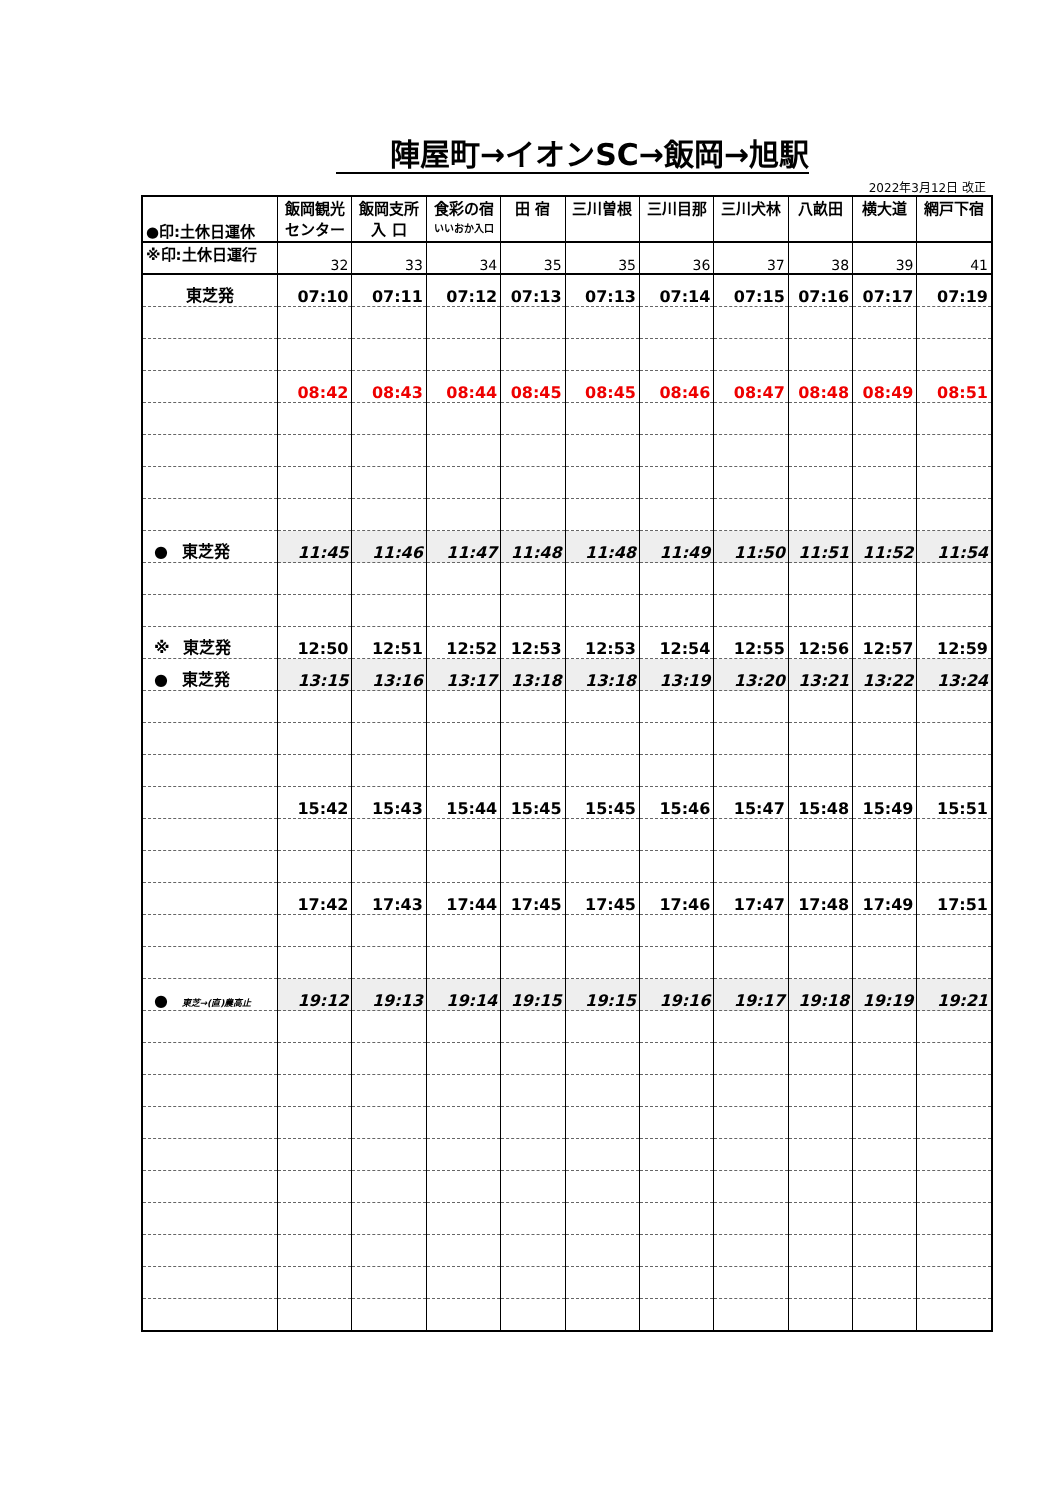陣屋町→イオンSC→飯岡→旭駅
2022年3月12日 改正
| ●印:土休日運休 | 飯岡観光 センター | 飯岡支所 入 口 | 食彩の宿 いいおか入口 | 田 宿 | 三川曽根 | 三川目那 | 三川犬林 | 八畝田 | 横大道 | 網戸下宿 |
| --- | --- | --- | --- | --- | --- | --- | --- | --- | --- | --- |
| ※印:土休日運行 | 32 | 33 | 34 | 35 | 35 | 36 | 37 | 38 | 39 | 41 |
| 東芝発 | 07:10 | 07:11 | 07:12 | 07:13 | 07:13 | 07:14 | 07:15 | 07:16 | 07:17 | 07:19 |
| | 08:42 | 08:43 | 08:44 | 08:45 | 08:45 | 08:46 | 08:47 | 08:48 | 08:49 | 08:51 |
| ● 東芝発 | 11:45 | 11:46 | 11:47 | 11:48 | 11:48 | 11:49 | 11:50 | 11:51 | 11:52 | 11:54 |
| ※ 東芝発 | 12:50 | 12:51 | 12:52 | 12:53 | 12:53 | 12:54 | 12:55 | 12:56 | 12:57 | 12:59 |
| ● 東芝発 | 13:15 | 13:16 | 13:17 | 13:18 | 13:18 | 13:19 | 13:20 | 13:21 | 13:22 | 13:24 |
| | 15:42 | 15:43 | 15:44 | 15:45 | 15:45 | 15:46 | 15:47 | 15:48 | 15:49 | 15:51 |
| | 17:42 | 17:43 | 17:44 | 17:45 | 17:45 | 17:46 | 17:47 | 17:48 | 17:49 | 17:51 |
| ● 東芝→(直)農高止 | 19:12 | 19:13 | 19:14 | 19:15 | 19:15 | 19:16 | 19:17 | 19:18 | 19:19 | 19:21 |